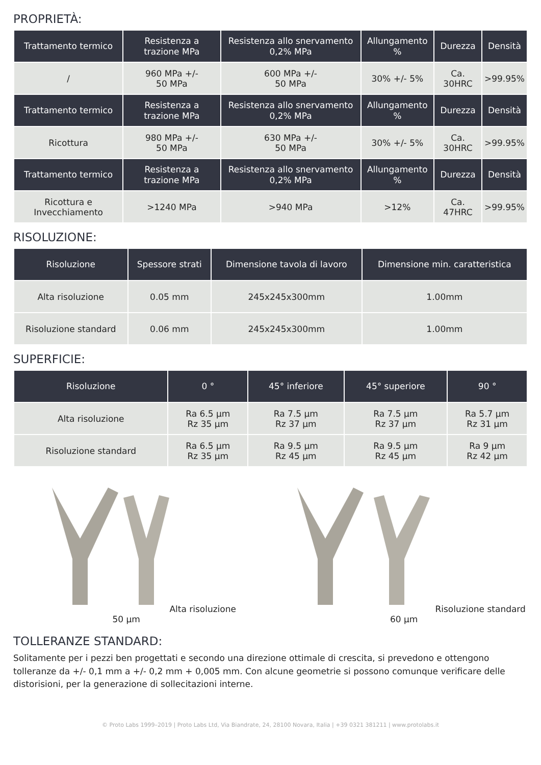PROPRIETÀ:
| Trattamento termico | Resistenza a trazione MPa | Resistenza allo snervamento 0,2% MPa | Allungamento % | Durezza | Densità |
| --- | --- | --- | --- | --- | --- |
| / | 960 MPa +/- 50 MPa | 600 MPa +/- 50 MPa | 30% +/- 5% | Ca. 30HRC | >99.95% |
| Trattamento termico | Resistenza a trazione MPa | Resistenza allo snervamento 0,2% MPa | Allungamento % | Durezza | Densità |
| Ricottura | 980 MPa +/- 50 MPa | 630 MPa +/- 50 MPa | 30% +/- 5% | Ca. 30HRC | >99.95% |
| Trattamento termico | Resistenza a trazione MPa | Resistenza allo snervamento 0,2% MPa | Allungamento % | Durezza | Densità |
| Ricottura e Invecchiamento | >1240 MPa | >940 MPa | >12% | Ca. 47HRC | >99.95% |
RISOLUZIONE:
| Risoluzione | Spessore strati | Dimensione tavola di lavoro | Dimensione min. caratteristica |
| --- | --- | --- | --- |
| Alta risoluzione | 0.05 mm | 245x245x300mm | 1.00mm |
| Risoluzione standard | 0.06 mm | 245x245x300mm | 1.00mm |
SUPERFICIE:
| Risoluzione | 0 ° | 45° inferiore | 45° superiore | 90 ° |
| --- | --- | --- | --- | --- |
| Alta risoluzione | Ra 6.5 µm Rz 35 µm | Ra 7.5 µm Rz 37 µm | Ra 7.5 µm Rz 37 µm | Ra 5.7 µm Rz 31 µm |
| Risoluzione standard | Ra 6.5 µm Rz 35 µm | Ra 9.5 µm Rz 45 µm | Ra 9.5 µm Rz 45 µm | Ra 9 µm Rz 42 µm |
Alta risoluzione 50 µm Risoluzione standard 60 µm
TOLLERANZE STANDARD:
Solitamente per i pezzi ben progettati e secondo una direzione ottimale di crescita, si prevedono e ottengono tolleranze da +/- 0,1 mm a +/- 0,2 mm + 0,005 mm. Con alcune geometrie si possono comunque verificare delle distorisioni, per la generazione di sollecitazioni interne.
© Proto Labs 1999–2019 | Proto Labs Ltd, Via Biandrate, 24, 28100 Novara, Italia | +39 0321 381211 | www.protolabs.it